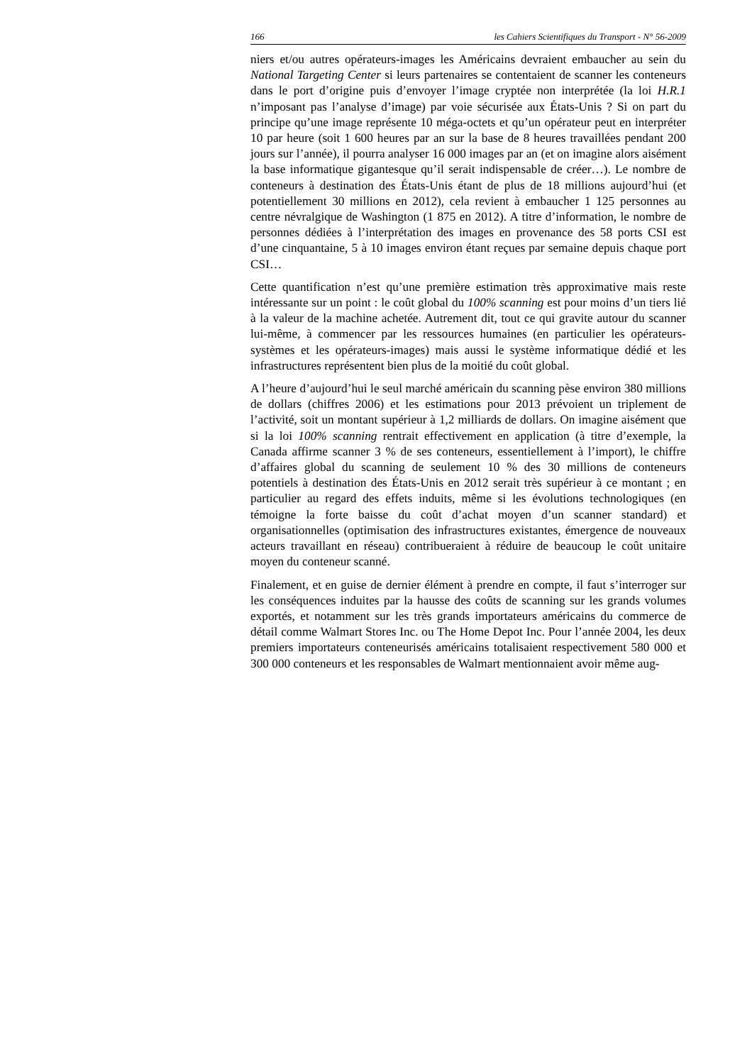166 les Cahiers Scientifiques du Transport - N° 56-2009
niers et/ou autres opérateurs-images les Américains devraient embaucher au sein du National Targeting Center si leurs partenaires se contentaient de scanner les conteneurs dans le port d’origine puis d’envoyer l’image cryptée non interprétée (la loi H.R.1 n’imposant pas l’analyse d’image) par voie sécurisée aux États-Unis ? Si on part du principe qu’une image représente 10 méga-octets et qu’un opérateur peut en interpréter 10 par heure (soit 1 600 heures par an sur la base de 8 heures travaillées pendant 200 jours sur l’année), il pourra analyser 16 000 images par an (et on imagine alors aisément la base informatique gigantesque qu’il serait indispensable de créer…). Le nombre de conteneurs à destination des États-Unis étant de plus de 18 millions aujourd’hui (et potentiellement 30 millions en 2012), cela revient à embaucher 1 125 personnes au centre névralgique de Washington (1 875 en 2012). A titre d’information, le nombre de personnes dédiées à l’interprétation des images en provenance des 58 ports CSI est d’une cinquantaine, 5 à 10 images environ étant reçues par semaine depuis chaque port CSI…
Cette quantification n’est qu’une première estimation très approximative mais reste intéressante sur un point : le coût global du 100% scanning est pour moins d’un tiers lié à la valeur de la machine achetée. Autrement dit, tout ce qui gravite autour du scanner lui-même, à commencer par les ressources humaines (en particulier les opérateurs-systèmes et les opérateurs-images) mais aussi le système informatique dédié et les infrastructures représentent bien plus de la moitié du coût global.
A l’heure d’aujourd’hui le seul marché américain du scanning pèse environ 380 millions de dollars (chiffres 2006) et les estimations pour 2013 prévoient un triplement de l’activité, soit un montant supérieur à 1,2 milliards de dollars. On imagine aisément que si la loi 100% scanning rentrait effectivement en application (à titre d’exemple, la Canada affirme scanner 3 % de ses conteneurs, essentiellement à l’import), le chiffre d’affaires global du scanning de seulement 10 % des 30 millions de conteneurs potentiels à destination des États-Unis en 2012 serait très supérieur à ce montant ; en particulier au regard des effets induits, même si les évolutions technologiques (en témoigne la forte baisse du coût d’achat moyen d’un scanner standard) et organisationnelles (optimisation des infrastructures existantes, émergence de nouveaux acteurs travaillant en réseau) contribueraient à réduire de beaucoup le coût unitaire moyen du conteneur scanné.
Finalement, et en guise de dernier élément à prendre en compte, il faut s’interroger sur les conséquences induites par la hausse des coûts de scanning sur les grands volumes exportés, et notamment sur les très grands importateurs américains du commerce de détail comme Walmart Stores Inc. ou The Home Depot Inc. Pour l’année 2004, les deux premiers importateurs conteneurisés américains totalisaient respectivement 580 000 et 300 000 conteneurs et les responsables de Walmart mentionnaient avoir même aug-